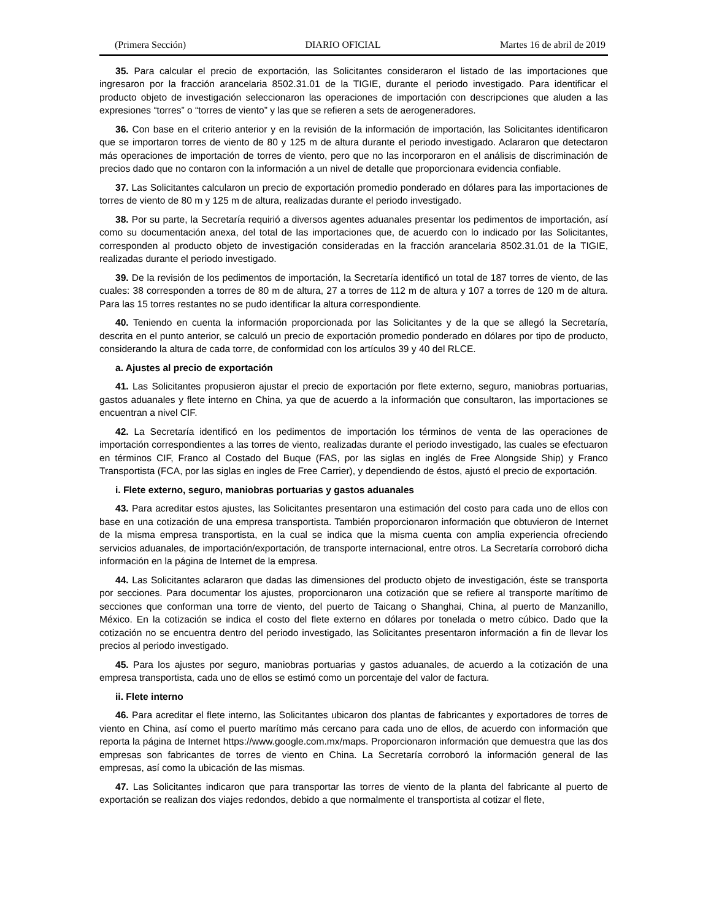(Primera Sección) DIARIO OFICIAL Martes 16 de abril de 2019
35. Para calcular el precio de exportación, las Solicitantes consideraron el listado de las importaciones que ingresaron por la fracción arancelaria 8502.31.01 de la TIGIE, durante el periodo investigado. Para identificar el producto objeto de investigación seleccionaron las operaciones de importación con descripciones que aluden a las expresiones “torres” o “torres de viento” y las que se refieren a sets de aerogeneradores.
36. Con base en el criterio anterior y en la revisión de la información de importación, las Solicitantes identificaron que se importaron torres de viento de 80 y 125 m de altura durante el periodo investigado. Aclararon que detectaron más operaciones de importación de torres de viento, pero que no las incorporaron en el análisis de discriminación de precios dado que no contaron con la información a un nivel de detalle que proporcionara evidencia confiable.
37. Las Solicitantes calcularon un precio de exportación promedio ponderado en dólares para las importaciones de torres de viento de 80 m y 125 m de altura, realizadas durante el periodo investigado.
38. Por su parte, la Secretaría requirió a diversos agentes aduanales presentar los pedimentos de importación, así como su documentación anexa, del total de las importaciones que, de acuerdo con lo indicado por las Solicitantes, corresponden al producto objeto de investigación consideradas en la fracción arancelaria 8502.31.01 de la TIGIE, realizadas durante el periodo investigado.
39. De la revisión de los pedimentos de importación, la Secretaría identificó un total de 187 torres de viento, de las cuales: 38 corresponden a torres de 80 m de altura, 27 a torres de 112 m de altura y 107 a torres de 120 m de altura. Para las 15 torres restantes no se pudo identificar la altura correspondiente.
40. Teniendo en cuenta la información proporcionada por las Solicitantes y de la que se allegó la Secretaría, descrita en el punto anterior, se calculó un precio de exportación promedio ponderado en dólares por tipo de producto, considerando la altura de cada torre, de conformidad con los artículos 39 y 40 del RLCE.
a. Ajustes al precio de exportación
41. Las Solicitantes propusieron ajustar el precio de exportación por flete externo, seguro, maniobras portuarias, gastos aduanales y flete interno en China, ya que de acuerdo a la información que consultaron, las importaciones se encuentran a nivel CIF.
42. La Secretaría identificó en los pedimentos de importación los términos de venta de las operaciones de importación correspondientes a las torres de viento, realizadas durante el periodo investigado, las cuales se efectuaron en términos CIF, Franco al Costado del Buque (FAS, por las siglas en inglés de Free Alongside Ship) y Franco Transportista (FCA, por las siglas en ingles de Free Carrier), y dependiendo de éstos, ajustó el precio de exportación.
i. Flete externo, seguro, maniobras portuarias y gastos aduanales
43. Para acreditar estos ajustes, las Solicitantes presentaron una estimación del costo para cada uno de ellos con base en una cotización de una empresa transportista. También proporcionaron información que obtuvieron de Internet de la misma empresa transportista, en la cual se indica que la misma cuenta con amplia experiencia ofreciendo servicios aduanales, de importación/exportación, de transporte internacional, entre otros. La Secretaría corroboró dicha información en la página de Internet de la empresa.
44. Las Solicitantes aclararon que dadas las dimensiones del producto objeto de investigación, éste se transporta por secciones. Para documentar los ajustes, proporcionaron una cotización que se refiere al transporte marítimo de secciones que conforman una torre de viento, del puerto de Taicang o Shanghai, China, al puerto de Manzanillo, México. En la cotización se indica el costo del flete externo en dólares por tonelada o metro cúbico. Dado que la cotización no se encuentra dentro del periodo investigado, las Solicitantes presentaron información a fin de llevar los precios al periodo investigado.
45. Para los ajustes por seguro, maniobras portuarias y gastos aduanales, de acuerdo a la cotización de una empresa transportista, cada uno de ellos se estimó como un porcentaje del valor de factura.
ii. Flete interno
46. Para acreditar el flete interno, las Solicitantes ubicaron dos plantas de fabricantes y exportadores de torres de viento en China, así como el puerto marítimo más cercano para cada uno de ellos, de acuerdo con información que reporta la página de Internet https://www.google.com.mx/maps. Proporcionaron información que demuestra que las dos empresas son fabricantes de torres de viento en China. La Secretaría corroboró la información general de las empresas, así como la ubicación de las mismas.
47. Las Solicitantes indicaron que para transportar las torres de viento de la planta del fabricante al puerto de exportación se realizan dos viajes redondos, debido a que normalmente el transportista al cotizar el flete,